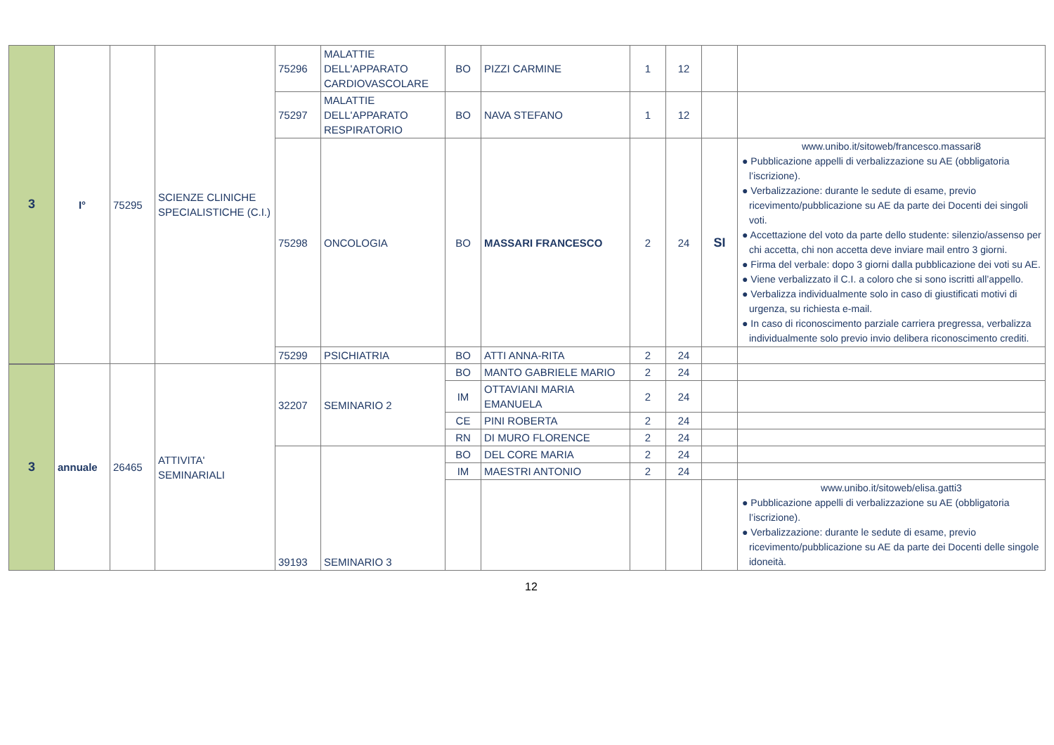| 3 | I° | 75295 | SCIENZE CLINICHE SPECIALISTICHE (C.I.) | 75296 | MALATTIE DELL'APPARATO CARDIOVASCOLARE | BO | PIZZI CARMINE | 1 | 12 | | |
| | | | | 75297 | MALATTIE DELL'APPARATO RESPIRATORIO | BO | NAVA STEFANO | 1 | 12 | | |
| | | | | 75298 | ONCOLOGIA | BO | MASSARI FRANCESCO | 2 | 24 | SI | www.unibo.it/sitoweb/francesco.massari8 ● Pubblicazione appelli di verbalizzazione su AE (obbligatoria l’iscrizione). ● Verbalizzazione: durante le sedute di esame, previo ricevimento/pubblicazione su AE da parte dei Docenti dei singoli voti. ● Accettazione del voto da parte dello studente: silenzio/assenso per chi accetta, chi non accetta deve inviare mail entro 3 giorni. ● Firma del verbale: dopo 3 giorni dalla pubblicazione dei voti su AE. ● Viene verbalizzato il C.I. a coloro che si sono iscritti all’appello. ● Verbalizza individualmente solo in caso di giustificati motivi di urgenza, su richiesta e-mail. ● In caso di riconoscimento parziale carriera pregressa, verbalizza individualmente solo previo invio delibera riconoscimento crediti. |
| | | | | 75299 | PSICHIATRIA | BO | ATTI ANNA-RITA | 2 | 24 | | |
| 3 | annuale | 26465 | ATTIVITA' SEMINARIALI | 32207 | SEMINARIO 2 | BO | MANTO GABRIELE MARIO | 2 | 24 | | |
| | | | | | | IM | OTTAVIANI MARIA EMANUELA | 2 | 24 | | |
| | | | | | | CE | PINI ROBERTA | 2 | 24 | | |
| | | | | | | RN | DI MURO FLORENCE | 2 | 24 | | |
| | | | | 39193 | SEMINARIO 3 | BO | DEL CORE MARIA | 2 | 24 | | |
| | | | | | | IM | MAESTRI ANTONIO | 2 | 24 | | |
| | | | | | | | | | | | www.unibo.it/sitoweb/elisa.gatti3 ● Pubblicazione appelli di verbalizzazione su AE (obbligatoria l’iscrizione). ● Verbalizzazione: durante le sedute di esame, previo ricevimento/pubblicazione su AE da parte dei Docenti delle singole idoneità. |
12